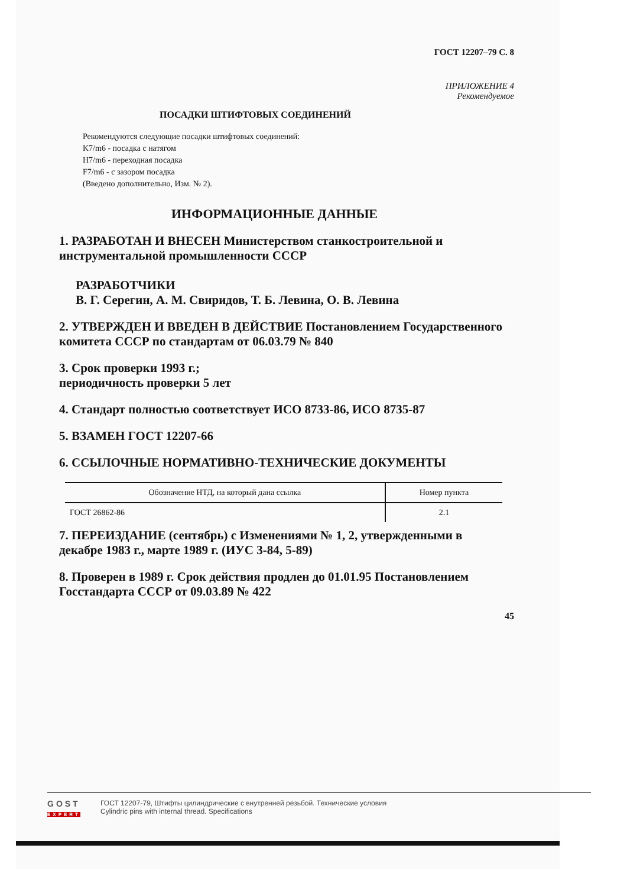ГОСТ 12207–79 С. 8
ПРИЛОЖЕНИЕ 4
Рекомендуемое
ПОСАДКИ ШТИФТОВЫХ СОЕДИНЕНИЙ
Рекомендуются следующие посадки штифтовых соединений:
K7/m6 - посадка с натягом
H7/m6 - переходная посадка
F7/m6 - с зазором посадка
(Введено дополнительно, Изм. № 2).
ИНФОРМАЦИОННЫЕ ДАННЫЕ
1. РАЗРАБОТАН И ВНЕСЕН Министерством станкостроительной и инструментальной промышленности СССР
РАЗРАБОТЧИКИ
В. Г. Серегин, А. М. Свиридов, Т. Б. Левина, О. В. Левина
2. УТВЕРЖДЕН И ВВЕДЕН В ДЕЙСТВИЕ Постановлением Государственного комитета СССР по стандартам от 06.03.79 № 840
3. Срок проверки 1993 г.;
периодичность проверки 5 лет
4. Стандарт полностью соответствует ИСО 8733-86, ИСО 8735-87
5. ВЗАМЕН ГОСТ 12207-66
6. ССЫЛОЧНЫЕ НОРМАТИВНО-ТЕХНИЧЕСКИЕ ДОКУМЕНТЫ
| Обозначение НТД, на который дана ссылка | Номер пункта |
| --- | --- |
| ГОСТ 26862-86 | 2.1 |
7. ПЕРЕИЗДАНИЕ (сентябрь) с Изменениями № 1, 2, утвержденными в декабре 1983 г., марте 1989 г. (ИУС 3-84, 5-89)
8. Проверен в 1989 г. Срок действия продлен до 01.01.95 Постановлением Госстандарта СССР от 09.03.89 № 422
45
GOST
EXPERT
ГОСТ 12207-79, Штифты цилиндрические с внутренней резьбой. Технические условия
Cylindric pins with internal thread. Specifications